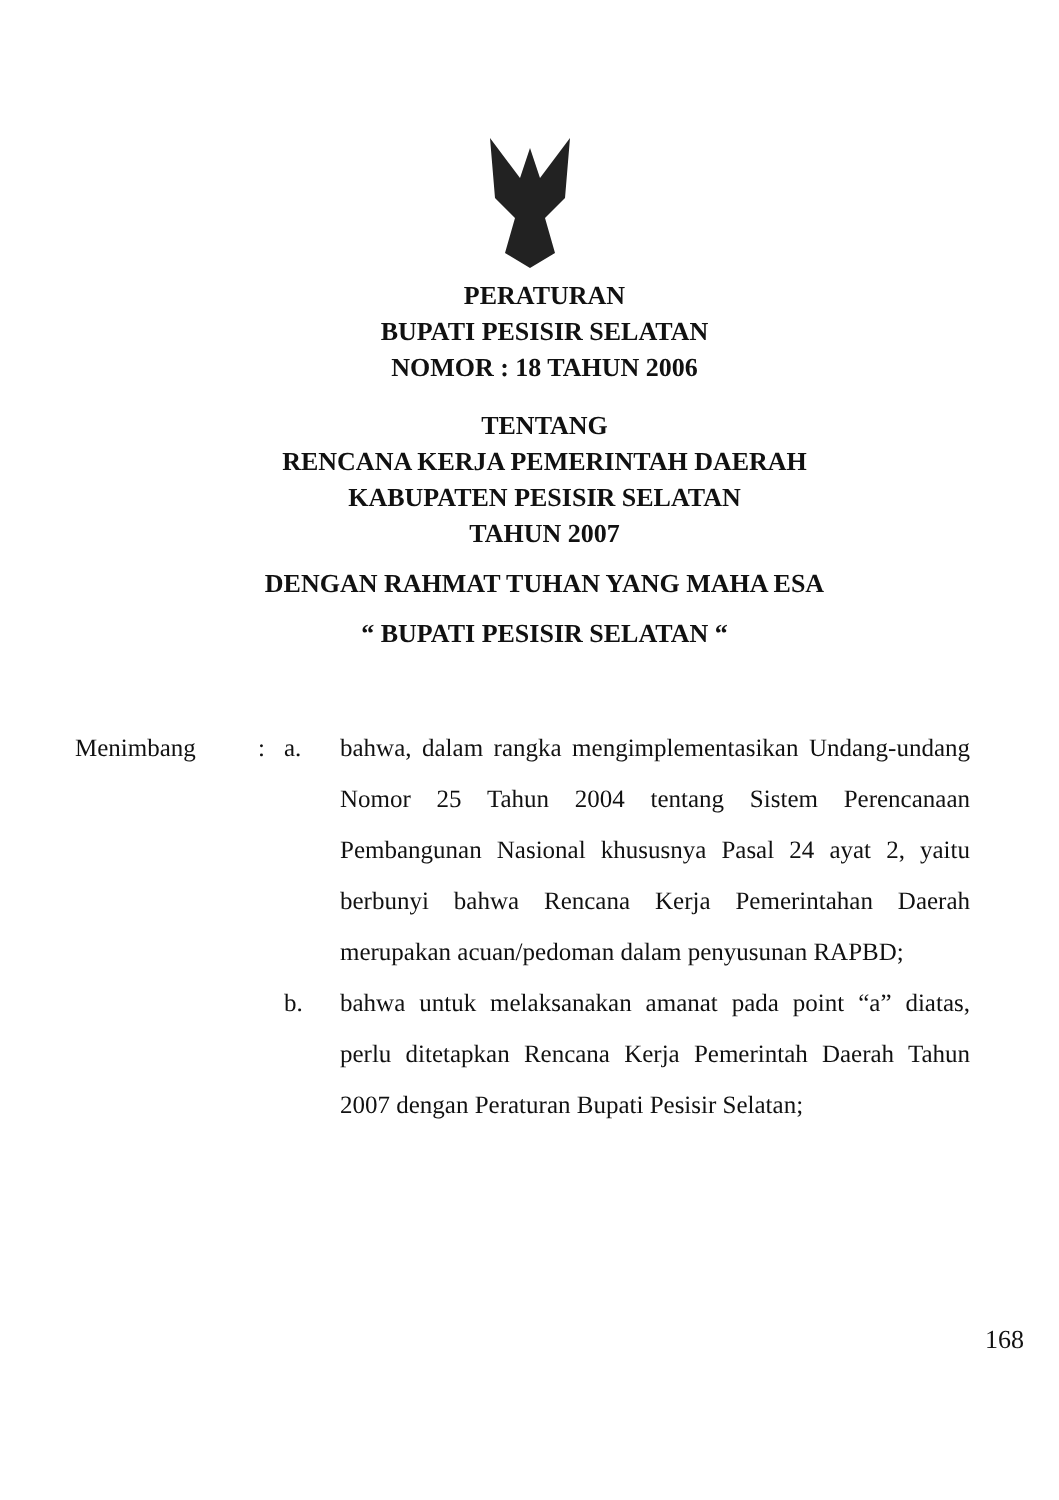PERATURAN
BUPATI PESISIR SELATAN
NOMOR : 18 TAHUN 2006
TENTANG
RENCANA KERJA PEMERINTAH DAERAH
KABUPATEN PESISIR SELATAN
TAHUN 2007
DENGAN RAHMAT TUHAN YANG MAHA ESA
“ BUPATI PESISIR SELATAN “
Menimbang : a. bahwa, dalam rangka mengimplementasikan Undang-undang Nomor 25 Tahun 2004 tentang Sistem Perencanaan Pembangunan Nasional khususnya Pasal 24 ayat 2, yaitu berbunyi bahwa Rencana Kerja Pemerintahan Daerah merupakan acuan/pedoman dalam penyusunan RAPBD;
b. bahwa untuk melaksanakan amanat pada point “a” diatas, perlu ditetapkan Rencana Kerja Pemerintah Daerah Tahun 2007 dengan Peraturan Bupati Pesisir Selatan;
168